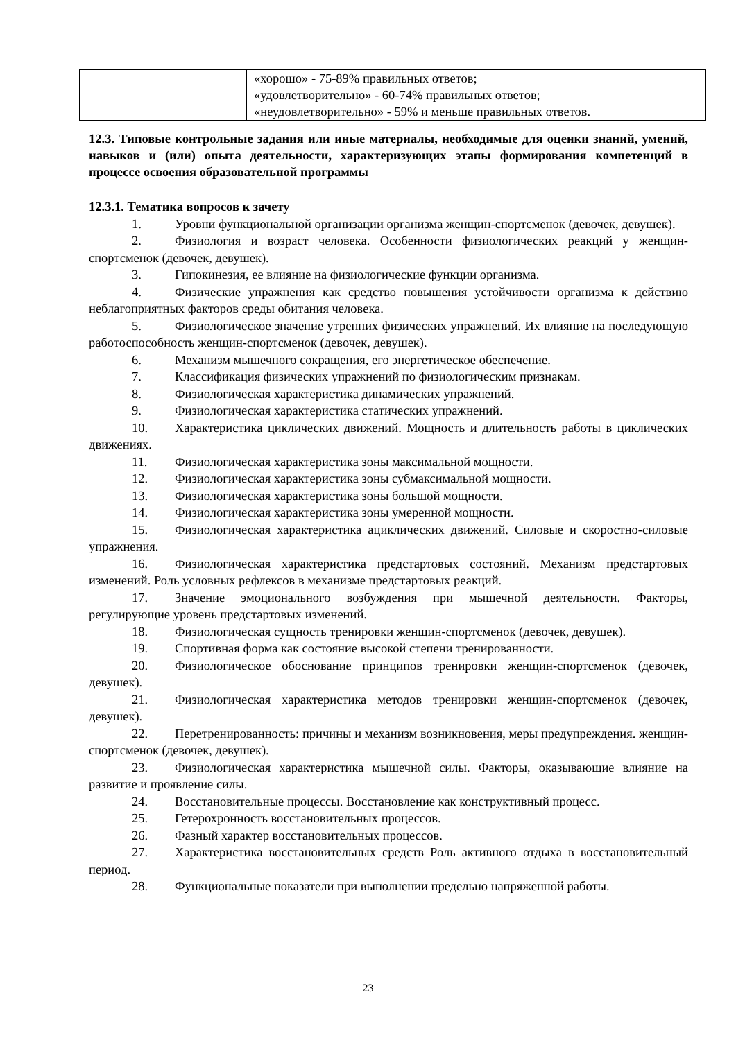| | «хорошо» - 75-89% правильных ответов; «удовлетворительно» - 60-74% правильных ответов; «неудовлетворительно» - 59% и меньше правильных ответов. |
12.3. Типовые контрольные задания или иные материалы, необходимые для оценки знаний, умений, навыков и (или) опыта деятельности, характеризующих этапы формирования компетенций в процессе освоения образовательной программы
12.3.1. Тематика вопросов к зачету
1. Уровни функциональной организации организма женщин-спортсменок (девочек, девушек).
2. Физиология и возраст человека. Особенности физиологических реакций у женщин-спортсменок (девочек, девушек).
3. Гипокинезия, ее влияние на физиологические функции организма.
4. Физические упражнения как средство повышения устойчивости организма к действию неблагоприятных факторов среды обитания человека.
5. Физиологическое значение утренних физических упражнений. Их влияние на последующую работоспособность женщин-спортсменок (девочек, девушек).
6. Механизм мышечного сокращения, его энергетическое обеспечение.
7. Классификация физических упражнений по физиологическим признакам.
8. Физиологическая характеристика динамических упражнений.
9. Физиологическая характеристика статических упражнений.
10. Характеристика циклических движений. Мощность и длительность работы в циклических движениях.
11. Физиологическая характеристика зоны максимальной мощности.
12. Физиологическая характеристика зоны субмаксимальной мощности.
13. Физиологическая характеристика зоны большой мощности.
14. Физиологическая характеристика зоны умеренной мощности.
15. Физиологическая характеристика ациклических движений. Силовые и скоростно-силовые упражнения.
16. Физиологическая характеристика предстартовых состояний. Механизм предстартовых изменений. Роль условных рефлексов в механизме предстартовых реакций.
17. Значение эмоционального возбуждения при мышечной деятельности. Факторы, регулирующие уровень предстартовых изменений.
18. Физиологическая сущность тренировки женщин-спортсменок (девочек, девушек).
19. Спортивная форма как состояние высокой степени тренированности.
20. Физиологическое обоснование принципов тренировки женщин-спортсменок (девочек, девушек).
21. Физиологическая характеристика методов тренировки женщин-спортсменок (девочек, девушек).
22. Перетренированность: причины и механизм возникновения, меры предупреждения. женщин-спортсменок (девочек, девушек).
23. Физиологическая характеристика мышечной силы. Факторы, оказывающие влияние на развитие и проявление силы.
24. Восстановительные процессы. Восстановление как конструктивный процесс.
25. Гетерохронность восстановительных процессов.
26. Фазный характер восстановительных процессов.
27. Характеристика восстановительных средств Роль активного отдыха в восстановительный период.
28. Функциональные показатели при выполнении предельно напряженной работы.
23